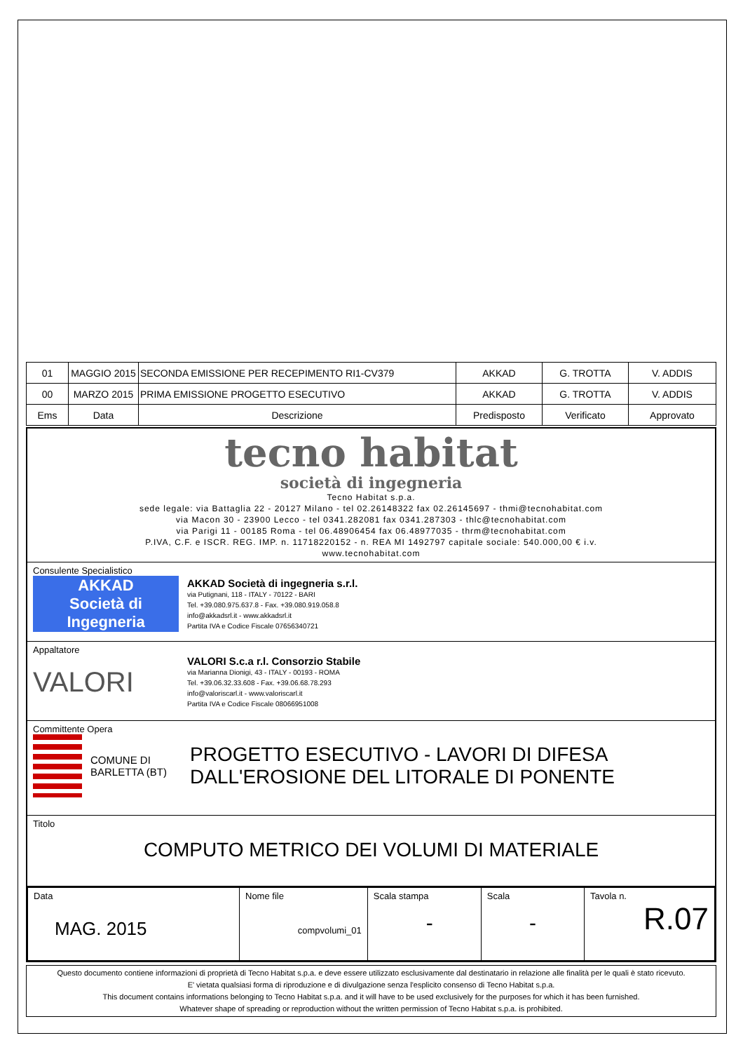| 01 | MAGGIO 2015 | SECONDA EMISSIONE PER RECEPIMENTO RI1-CV379 | AKKAD | G. TROTTA | V. ADDIS |
| 00 | MARZO 2015 | PRIMA EMISSIONE PROGETTO ESECUTIVO | AKKAD | G. TROTTA | V. ADDIS |
| Ems | Data | Descrizione | Predisposto | Verificato | Approvato |
tecno habitat
società di ingegneria
Tecno Habitat s.p.a.
sede legale: via Battaglia 22 - 20127 Milano - tel 02.26148322 fax 02.26145697 - thmi@tecnohabitat.com
via Macon 30 - 23900 Lecco - tel 0341.282081 fax 0341.287303 - thlc@tecnohabitat.com
via Parigi 11 - 00185 Roma - tel 06.48906454 fax 06.48977035 - thrm@tecnohabitat.com
P.IVA, C.F. e ISCR. REG. IMP. n. 11718220152 - n. REA MI 1492797 capitale sociale: 540.000,00 € i.v.
www.tecnohabitat.com
Consulente Specialistico
AKKAD
Società di Ingegneria
AKKAD Società di ingegneria s.r.l.
via Putignani, 118 - ITALY - 70122 - BARI
Tel. +39.080.975.637.8 - Fax. +39.080.919.058.8
info@akkadsrl.it - www.akkadsrl.it
Partita IVA e Codice Fiscale 07656340721
Appaltatore
VALORI
VALORI S.c.a r.l. Consorzio Stabile
via Marianna Dionigi, 43 - ITALY - 00193 - ROMA
Tel. +39.06.32.33.608 - Fax. +39.06.68.78.293
info@valoriscarl.it - www.valoriscarl.it
Partita IVA e Codice Fiscale 08066951008
Committente Opera
COMUNE DI
BARLETTA (BT)
PROGETTO ESECUTIVO - LAVORI DI DIFESA
DALL'EROSIONE DEL LITORALE DI PONENTE
Titolo
COMPUTO METRICO DEI VOLUMI DI MATERIALE
| Data MAG. 2015 | Nome file compvolumi_01 | Scala stampa - | Scala - | Tavola n. R.07 |
Questo documento contiene informazioni di proprietà di Tecno Habitat s.p.a. e deve essere utilizzato esclusivamente dal destinatario in relazione alle finalità per le quali è stato ricevuto.
E' vietata qualsiasi forma di riproduzione e di divulgazione senza l'esplicito consenso di Tecno Habitat s.p.a.
This document contains informations belonging to Tecno Habitat s.p.a. and it will have to be used exclusively for the purposes for which it has been furnished.
Whatever shape of spreading or reproduction without the written permission of Tecno Habitat s.p.a. is prohibited.